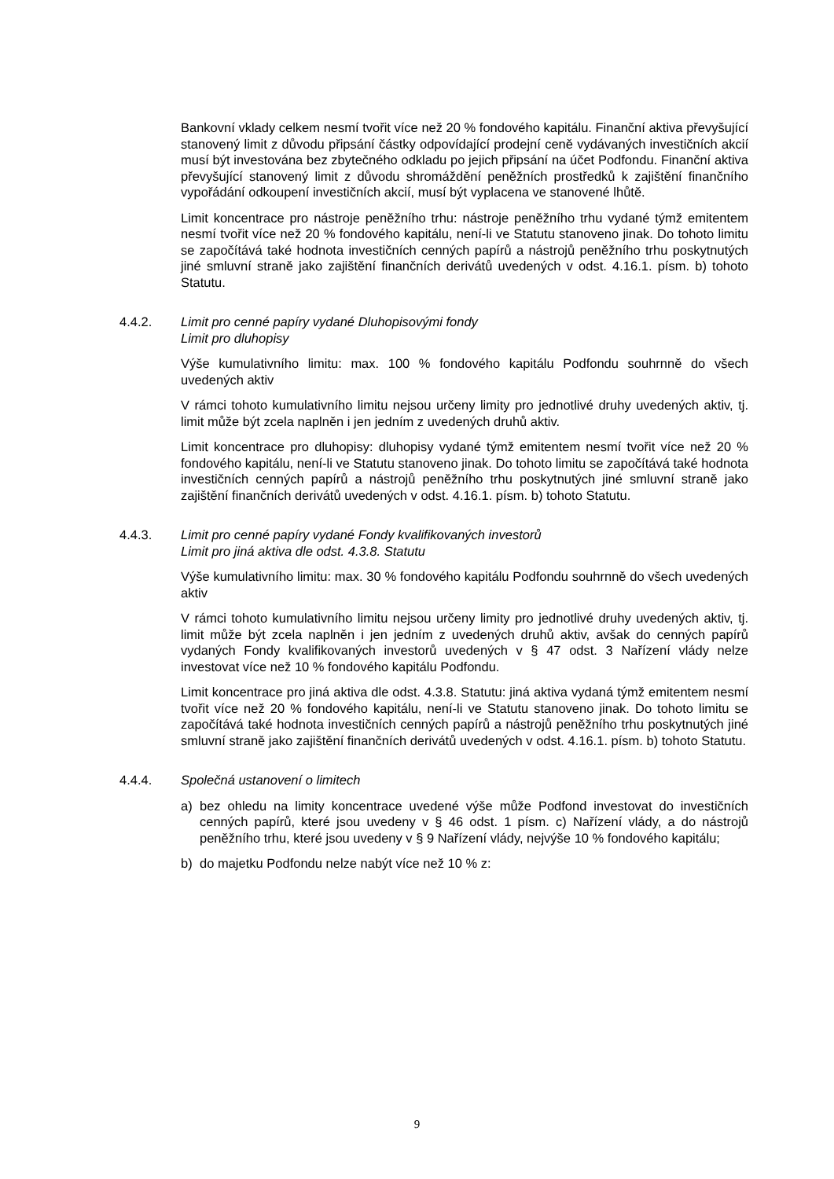Bankovní vklady celkem nesmí tvořit více než 20 % fondového kapitálu. Finanční aktiva převyšující stanovený limit z důvodu připsání částky odpovídající prodejní ceně vydávaných investičních akcií musí být investována bez zbytečného odkladu po jejich připsání na účet Podfondu. Finanční aktiva převyšující stanovený limit z důvodu shromáždění peněžních prostředků k zajištění finančního vypořádání odkoupení investičních akcií, musí být vyplacena ve stanovené lhůtě.
Limit koncentrace pro nástroje peněžního trhu: nástroje peněžního trhu vydané týmž emitentem nesmí tvořit více než 20 % fondového kapitálu, není-li ve Statutu stanoveno jinak. Do tohoto limitu se započítává také hodnota investičních cenných papírů a nástrojů peněžního trhu poskytnutých jiné smluvní straně jako zajištění finančních derivátů uvedených v odst. 4.16.1. písm. b) tohoto Statutu.
4.4.2. Limit pro cenné papíry vydané Dluhopisovými fondy
Limit pro dluhopisy
Výše kumulativního limitu: max. 100 % fondového kapitálu Podfondu souhrnně do všech uvedených aktiv
V rámci tohoto kumulativního limitu nejsou určeny limity pro jednotlivé druhy uvedených aktiv, tj. limit může být zcela naplněn i jen jedním z uvedených druhů aktiv.
Limit koncentrace pro dluhopisy: dluhopisy vydané týmž emitentem nesmí tvořit více než 20 % fondového kapitálu, není-li ve Statutu stanoveno jinak. Do tohoto limitu se započítává také hodnota investičních cenných papírů a nástrojů peněžního trhu poskytnutých jiné smluvní straně jako zajištění finančních derivátů uvedených v odst. 4.16.1. písm. b) tohoto Statutu.
4.4.3. Limit pro cenné papíry vydané Fondy kvalifikovaných investorů
Limit pro jiná aktiva dle odst. 4.3.8. Statutu
Výše kumulativního limitu: max. 30 % fondového kapitálu Podfondu souhrnně do všech uvedených aktiv
V rámci tohoto kumulativního limitu nejsou určeny limity pro jednotlivé druhy uvedených aktiv, tj. limit může být zcela naplněn i jen jedním z uvedených druhů aktiv, avšak do cenných papírů vydaných Fondy kvalifikovaných investorů uvedených v § 47 odst. 3 Nařízení vlády nelze investovat více než 10 % fondového kapitálu Podfondu.
Limit koncentrace pro jiná aktiva dle odst. 4.3.8. Statutu: jiná aktiva vydaná týmž emitentem nesmí tvořit více než 20 % fondového kapitálu, není-li ve Statutu stanoveno jinak. Do tohoto limitu se započítává také hodnota investičních cenných papírů a nástrojů peněžního trhu poskytnutých jiné smluvní straně jako zajištění finančních derivátů uvedených v odst. 4.16.1. písm. b) tohoto Statutu.
4.4.4. Společná ustanovení o limitech
a) bez ohledu na limity koncentrace uvedené výše může Podfond investovat do investičních cenných papírů, které jsou uvedeny v § 46 odst. 1 písm. c) Nařízení vlády, a do nástrojů peněžního trhu, které jsou uvedeny v § 9 Nařízení vlády, nejvýše 10 % fondového kapitálu;
b) do majetku Podfondu nelze nabýt více než 10 % z:
9